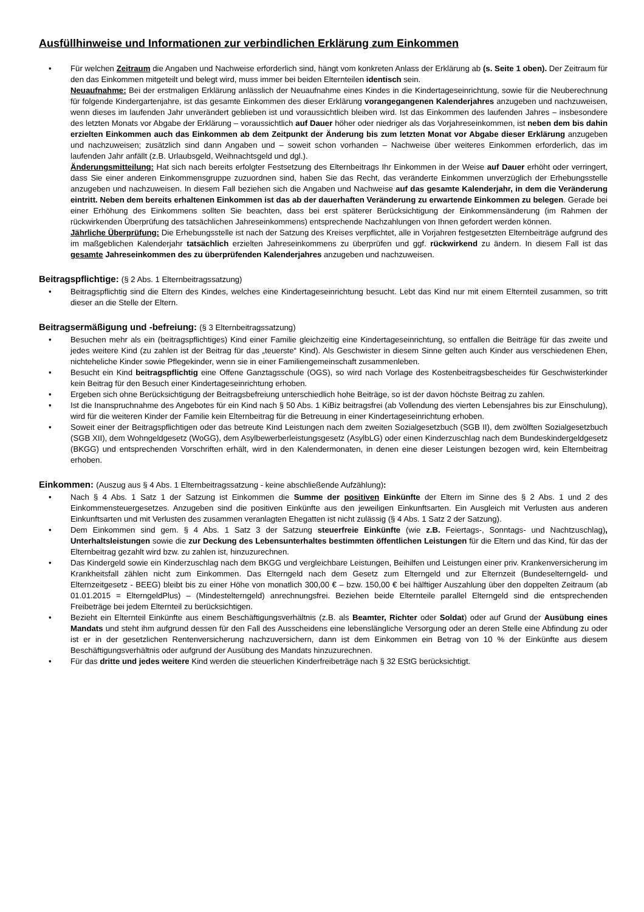Ausfüllhinweise und Informationen zur verbindlichen Erklärung zum Einkommen
Für welchen Zeitraum die Angaben und Nachweise erforderlich sind, hängt vom konkreten Anlass der Erklärung ab (s. Seite 1 oben). Der Zeitraum für den das Einkommen mitgeteilt und belegt wird, muss immer bei beiden Elternteilen identisch sein.
Neuaufnahme: Bei der erstmaligen Erklärung anlässlich der Neuaufnahme eines Kindes in die Kindertageseinrichtung, sowie für die Neuberechnung für folgende Kindergartenjahre, ist das gesamte Einkommen des dieser Erklärung vorangegangenen Kalenderjahres anzugeben und nachzuweisen, wenn dieses im laufenden Jahr unverändert geblieben ist und voraussichtlich bleiben wird. Ist das Einkommen des laufenden Jahres – insbesondere des letzten Monats vor Abgabe der Erklärung – voraussichtlich auf Dauer höher oder niedriger als das Vorjahreseinkommen, ist neben dem bis dahin erzielten Einkommen auch das Einkommen ab dem Zeitpunkt der Änderung bis zum letzten Monat vor Abgabe dieser Erklärung anzugeben und nachzuweisen; zusätzlich sind dann Angaben und – soweit schon vorhanden – Nachweise über weiteres Einkommen erforderlich, das im laufenden Jahr anfällt (z.B. Urlaubsgeld, Weihnachtsgeld und dgl.).
Änderungsmitteilung: Hat sich nach bereits erfolgter Festsetzung des Elternbeitrags Ihr Einkommen in der Weise auf Dauer erhöht oder verringert, dass Sie einer anderen Einkommensgruppe zuzuordnen sind, haben Sie das Recht, das veränderte Einkommen unverzüglich der Erhebungsstelle anzugeben und nachzuweisen. In diesem Fall beziehen sich die Angaben und Nachweise auf das gesamte Kalenderjahr, in dem die Veränderung eintritt. Neben dem bereits erhaltenen Einkommen ist das ab der dauerhaften Veränderung zu erwartende Einkommen zu belegen. Gerade bei einer Erhöhung des Einkommens sollten Sie beachten, dass bei erst späterer Berücksichtigung der Einkommensänderung (im Rahmen der rückwirkenden Überprüfung des tatsächlichen Jahreseinkommens) entsprechende Nachzahlungen von Ihnen gefordert werden können.
Jährliche Überprüfung: Die Erhebungsstelle ist nach der Satzung des Kreises verpflichtet, alle in Vorjahren festgesetzten Elternbeiträge aufgrund des im maßgeblichen Kalenderjahr tatsächlich erzielten Jahreseinkommens zu überprüfen und ggf. rückwirkend zu ändern. In diesem Fall ist das gesamte Jahreseinkommen des zu überprüfenden Kalenderjahres anzugeben und nachzuweisen.
Beitragspflichtige: (§ 2 Abs. 1 Elternbeitragssatzung)
Beitragspflichtig sind die Eltern des Kindes, welches eine Kindertageseinrichtung besucht. Lebt das Kind nur mit einem Elternteil zusammen, so tritt dieser an die Stelle der Eltern.
Beitragsermäßigung und -befreiung: (§ 3 Elternbeitragssatzung)
Besuchen mehr als ein (beitragspflichtiges) Kind einer Familie gleichzeitig eine Kindertageseinrichtung, so entfallen die Beiträge für das zweite und jedes weitere Kind (zu zahlen ist der Beitrag für das „teuerste“ Kind). Als Geschwister in diesem Sinne gelten auch Kinder aus verschiedenen Ehen, nichteheliche Kinder sowie Pflegekinder, wenn sie in einer Familiengemeinschaft zusammenleben.
Besucht ein Kind beitragspflichtig eine Offene Ganztagsschule (OGS), so wird nach Vorlage des Kostenbeitragsbescheides für Geschwisterkinder kein Beitrag für den Besuch einer Kindertageseinrichtung erhoben.
Ergeben sich ohne Berücksichtigung der Beitragsbefreiung unterschiedlich hohe Beiträge, so ist der davon höchste Beitrag zu zahlen.
Ist die Inanspruchnahme des Angebotes für ein Kind nach § 50 Abs. 1 KiBiz beitragsfrei (ab Vollendung des vierten Lebensjahres bis zur Einschulung), wird für die weiteren Kinder der Familie kein Elternbeitrag für die Betreuung in einer Kindertageseinrichtung erhoben.
Soweit einer der Beitragspflichtigen oder das betreute Kind Leistungen nach dem zweiten Sozialgesetzbuch (SGB II), dem zwölften Sozialgesetzbuch (SGB XII), dem Wohngeldgesetz (WoGG), dem Asylbewerberleistungsgesetz (AsylbLG) oder einen Kinderzuschlag nach dem Bundeskindergeldgesetz (BKGG) und entsprechenden Vorschriften erhält, wird in den Kalendermonaten, in denen eine dieser Leistungen bezogen wird, kein Elternbeitrag erhoben.
Einkommen: (Auszug aus § 4 Abs. 1 Elternbeitragssatzung - keine abschließende Aufzählung):
Nach § 4 Abs. 1 Satz 1 der Satzung ist Einkommen die Summe der positiven Einkünfte der Eltern im Sinne des § 2 Abs. 1 und 2 des Einkommensteuergesetzes. Anzugeben sind die positiven Einkünfte aus den jeweiligen Einkunftsarten. Ein Ausgleich mit Verlusten aus anderen Einkunftsarten und mit Verlusten des zusammen veranlagten Ehegatten ist nicht zulässig (§ 4 Abs. 1 Satz 2 der Satzung).
Dem Einkommen sind gem. § 4 Abs. 1 Satz 3 der Satzung steuerfreie Einkünfte (wie z.B. Feiertags-, Sonntags- und Nachtzuschlag), Unterhaltsleistungen sowie die zur Deckung des Lebensunterhaltes bestimmten öffentlichen Leistungen für die Eltern und das Kind, für das der Elternbeitrag gezahlt wird bzw. zu zahlen ist, hinzuzurechnen.
Das Kindergeld sowie ein Kinderzuschlag nach dem BKGG und vergleichbare Leistungen, Beihilfen und Leistungen einer priv. Krankenversicherung im Krankheitsfall zählen nicht zum Einkommen. Das Elterngeld nach dem Gesetz zum Elterngeld und zur Elternzeit (Bundeselterngeld- und Elternzeitgesetz - BEEG) bleibt bis zu einer Höhe von monatlich 300,00 € – bzw. 150,00 € bei hälftiger Auszahlung über den doppelten Zeitraum (ab 01.01.2015 = ElterngeldPlus) – (Mindestelterngeld) anrechnungsfrei. Beziehen beide Elternteile parallel Elterngeld sind die entsprechenden Freibeträge bei jedem Elternteil zu berücksichtigen.
Bezieht ein Elternteil Einkünfte aus einem Beschäftigungsverhältnis (z.B. als Beamter, Richter oder Soldat) oder auf Grund der Ausübung eines Mandats und steht ihm aufgrund dessen für den Fall des Ausscheidens eine lebenslängliche Versorgung oder an deren Stelle eine Abfindung zu oder ist er in der gesetzlichen Rentenversicherung nachzuversichern, dann ist dem Einkommen ein Betrag von 10 % der Einkünfte aus diesem Beschäftigungsverhältnis oder aufgrund der Ausübung des Mandats hinzuzurechnen.
Für das dritte und jedes weitere Kind werden die steuerlichen Kinderfreibeträge nach § 32 EStG berücksichtigt.